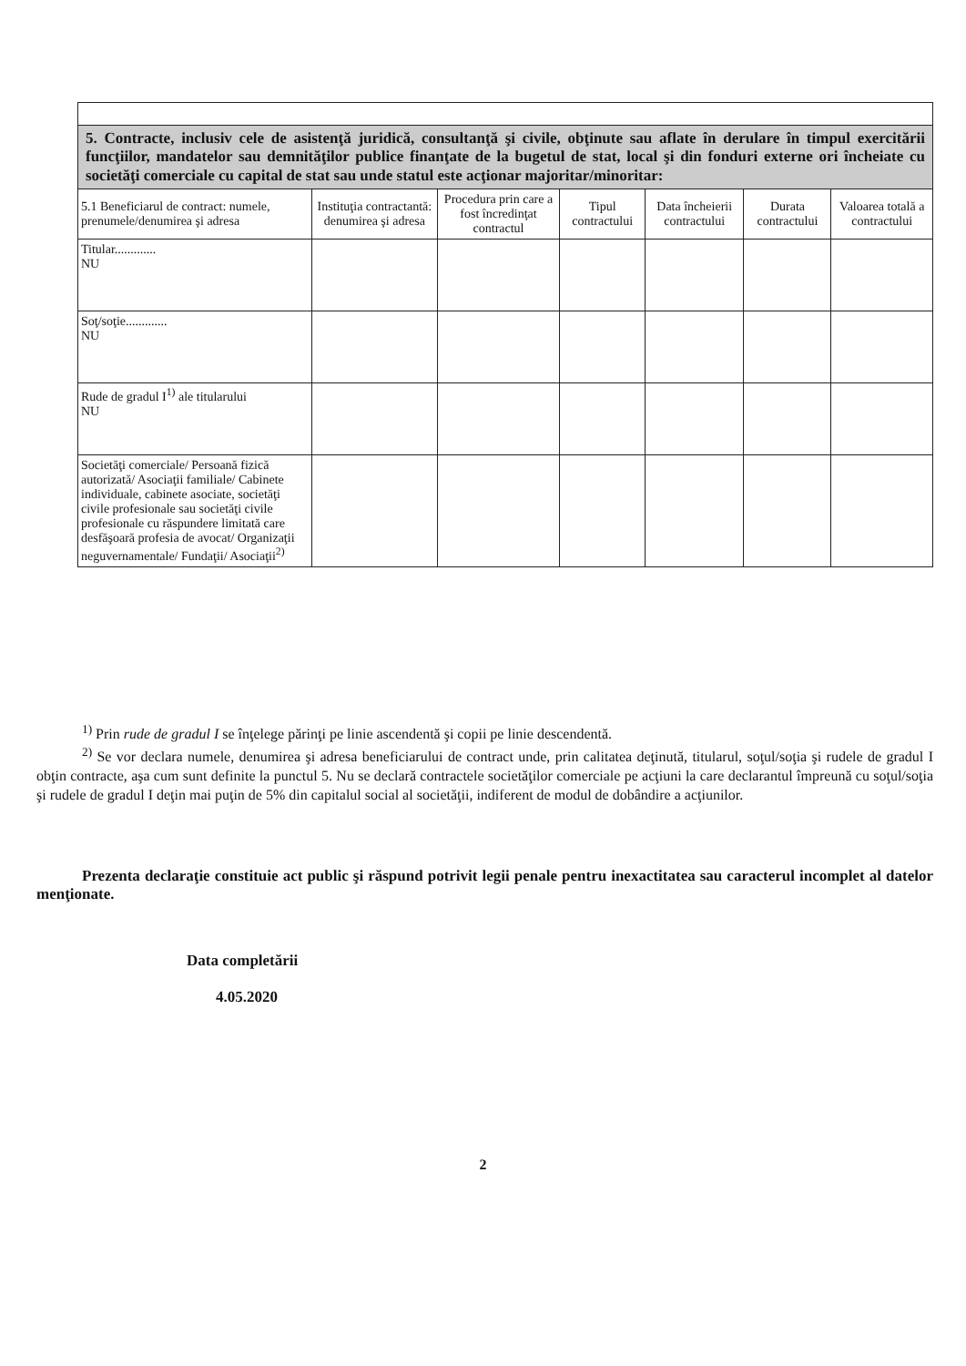| 5. Contracte, inclusiv cele de asistenţă juridică, consultanţă şi civile, obţinute sau aflate în derulare în timpul exercitării funcţiilor, mandatelor sau demnităţilor publice finanţate de la bugetul de stat, local şi din fonduri externe ori încheiate cu societăţi comerciale cu capital de stat sau unde statul este acţionar majoritar/minoritar: | | | | | | |
| 5.1 Beneficiarul de contract: numele, prenumele/denumirea şi adresa | Instituţia contractantă: denumirea şi adresa | Procedura prin care a fost încredinţat contractul | Tipul contractului | Data încheierii contractului | Durata contractului | Valoarea totală a contractului |
| Titular............. NU | | | | | | |
| Soţ/soţie............. NU | | | | | | |
| Rude de gradul I<sup>1)</sup> ale titularului NU | | | | | | |
| Societăţi comerciale/ Persoană fizică autorizată/ Asociaţii familiale/ Cabinete individuale, cabinete asociate, societăţi civile profesionale sau societăţi civile profesionale cu răspundere limitată care desfăşoară profesia de avocat/ Organizaţii neguvernamentale/ Fundaţii/ Asociaţii<sup>2)</sup> | | | | | | |
<sup>1)</sup> Prin rude de gradul I se înţelege părinţi pe linie ascendentă şi copii pe linie descendentă.
<sup>2)</sup> Se vor declara numele, denumirea şi adresa beneficiarului de contract unde, prin calitatea deţinută, titularul, soţul/soţia şi rudele de gradul I obţin contracte, aşa cum sunt definite la punctul 5. Nu se declară contractele societăţilor comerciale pe acţiuni la care declarantul împreună cu soţul/soţia şi rudele de gradul I deţin mai puţin de 5% din capitalul social al societăţii, indiferent de modul de dobândire a acţiunilor.
Prezenta declaraţie constituie act public şi răspund potrivit legii penale pentru inexactitatea sau caracterul incomplet al datelor menţionate.
Data completării
4.05.2020
2